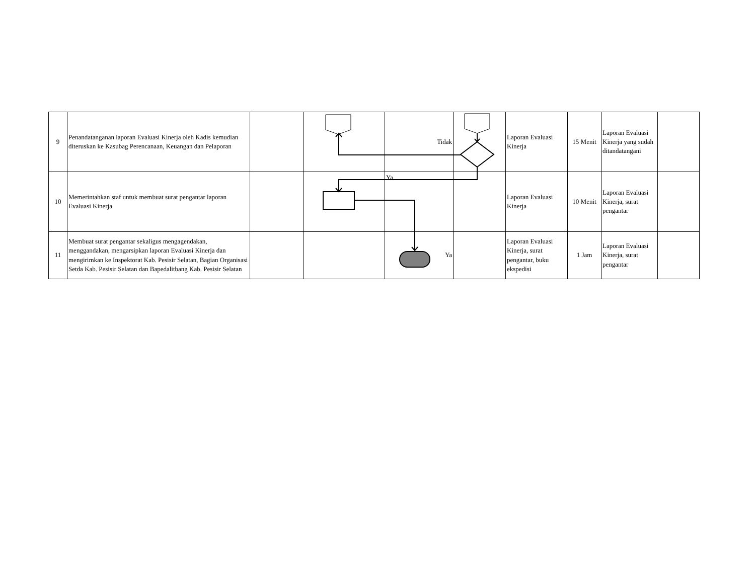| 9 | Penandatanganan laporan Evaluasi Kinerja oleh Kadis kemudian diteruskan ke Kasubag Perencanaan, Keuangan dan Pelaporan | | | Tidak | | Laporan Evaluasi Kinerja | 15 Menit | Laporan Evaluasi Kinerja yang sudah ditandatangani | |
| 10 | Memerintahkan staf untuk membuat surat pengantar laporan Evaluasi Kinerja | | | Ya | | Laporan Evaluasi Kinerja | 10 Menit | Laporan Evaluasi Kinerja, surat pengantar | |
| 11 | Membuat surat pengantar sekaligus mengagendakan, menggandakan, mengarsipkan laporan Evaluasi Kinerja dan mengirimkan ke Inspektorat Kab. Pesisir Selatan, Bagian Organisasi Setda Kab. Pesisir Selatan dan Bapedalitbang Kab. Pesisir Selatan | | | Ya | | Laporan Evaluasi Kinerja, surat pengantar, buku ekspedisi | 1 Jam | Laporan Evaluasi Kinerja, surat pengantar | |